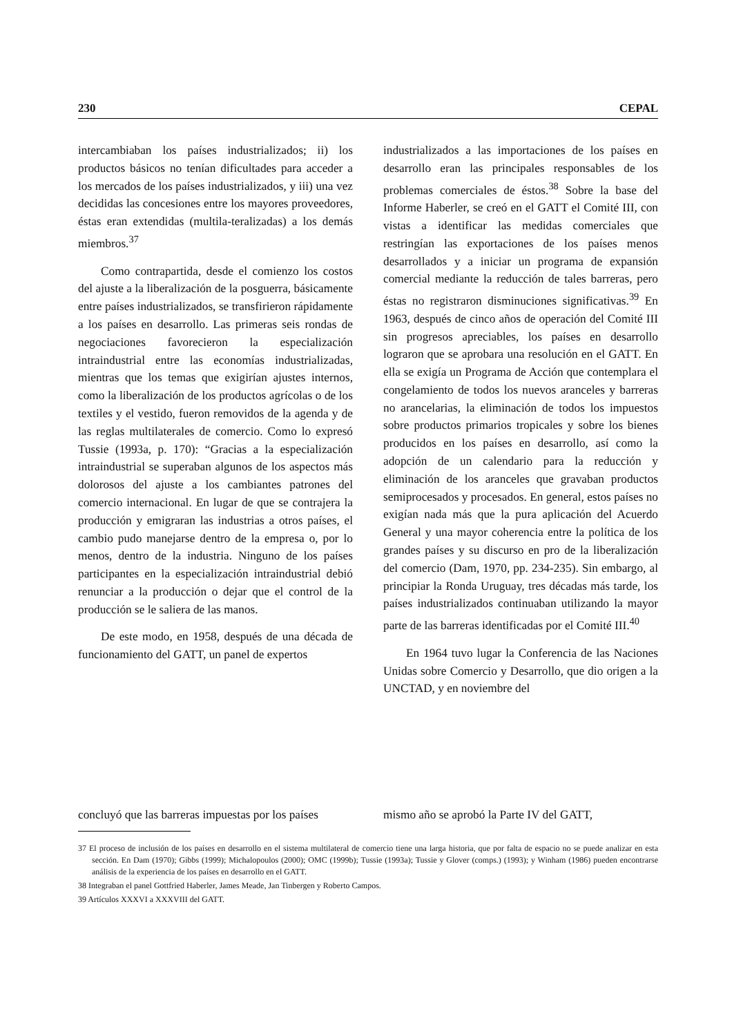230 CEPAL
intercambiaban los países industrializados; ii) los productos básicos no tenían dificultades para acceder a los mercados de los países industrializados, y iii) una vez decididas las concesiones entre los mayores proveedores, éstas eran extendidas (multila-teralizadas) a los demás miembros.<sup>37</sup>
Como contrapartida, desde el comienzo los costos del ajuste a la liberalización de la posguerra, básicamente entre países industrializados, se transfirieron rápidamente a los países en desarrollo. Las primeras seis rondas de negociaciones favorecieron la especialización intraindustrial entre las economías industrializadas, mientras que los temas que exigirían ajustes internos, como la liberalización de los productos agrícolas o de los textiles y el vestido, fueron removidos de la agenda y de las reglas multilaterales de comercio. Como lo expresó Tussie (1993a, p. 170): “Gracias a la especialización intraindustrial se superaban algunos de los aspectos más dolorosos del ajuste a los cambiantes patrones del comercio internacional. En lugar de que se contrajera la producción y emigraran las industrias a otros países, el cambio pudo manejarse dentro de la empresa o, por lo menos, dentro de la industria. Ninguno de los países participantes en la especialización intraindustrial debió renunciar a la producción o dejar que el control de la producción se le saliera de las manos.
De este modo, en 1958, después de una década de funcionamiento del GATT, un panel de expertos
industrializados a las importaciones de los países en desarrollo eran las principales responsables de los problemas comerciales de éstos.<sup>38</sup> Sobre la base del Informe Haberler, se creó en el GATT el Comité III, con vistas a identificar las medidas comerciales que restringían las exportaciones de los países menos desarrollados y a iniciar un programa de expansión comercial mediante la reducción de tales barreras, pero éstas no registraron disminuciones significativas.<sup>39</sup> En 1963, después de cinco años de operación del Comité III sin progresos apreciables, los países en desarrollo lograron que se aprobara una resolución en el GATT. En ella se exigía un Programa de Acción que contemplara el congelamiento de todos los nuevos aranceles y barreras no arancelarias, la eliminación de todos los impuestos sobre productos primarios tropicales y sobre los bienes producidos en los países en desarrollo, así como la adopción de un calendario para la reducción y eliminación de los aranceles que gravaban productos semiprocesados y procesados. En general, estos países no exigían nada más que la pura aplicación del Acuerdo General y una mayor coherencia entre la política de los grandes países y su discurso en pro de la liberalización del comercio (Dam, 1970, pp. 234-235). Sin embargo, al principiar la Ronda Uruguay, tres décadas más tarde, los países industrializados continuaban utilizando la mayor parte de las barreras identificadas por el Comité III.<sup>40</sup>
En 1964 tuvo lugar la Conferencia de las Naciones Unidas sobre Comercio y Desarrollo, que dio origen a la UNCTAD, y en noviembre del
concluyó que las barreras impuestas por los países
mismo año se aprobó la Parte IV del GATT,
37 El proceso de inclusión de los países en desarrollo en el sistema multilateral de comercio tiene una larga historia, que por falta de espacio no se puede analizar en esta sección. En Dam (1970); Gibbs (1999); Michalopoulos (2000); OMC (1999b); Tussie (1993a); Tussie y Glover (comps.) (1993); y Winham (1986) pueden encontrarse análisis de la experiencia de los países en desarrollo en el GATT.
38 Integraban el panel Gottfried Haberler, James Meade, Jan Tinbergen y Roberto Campos.
39 Artículos XXXVI a XXXVIII del GATT.